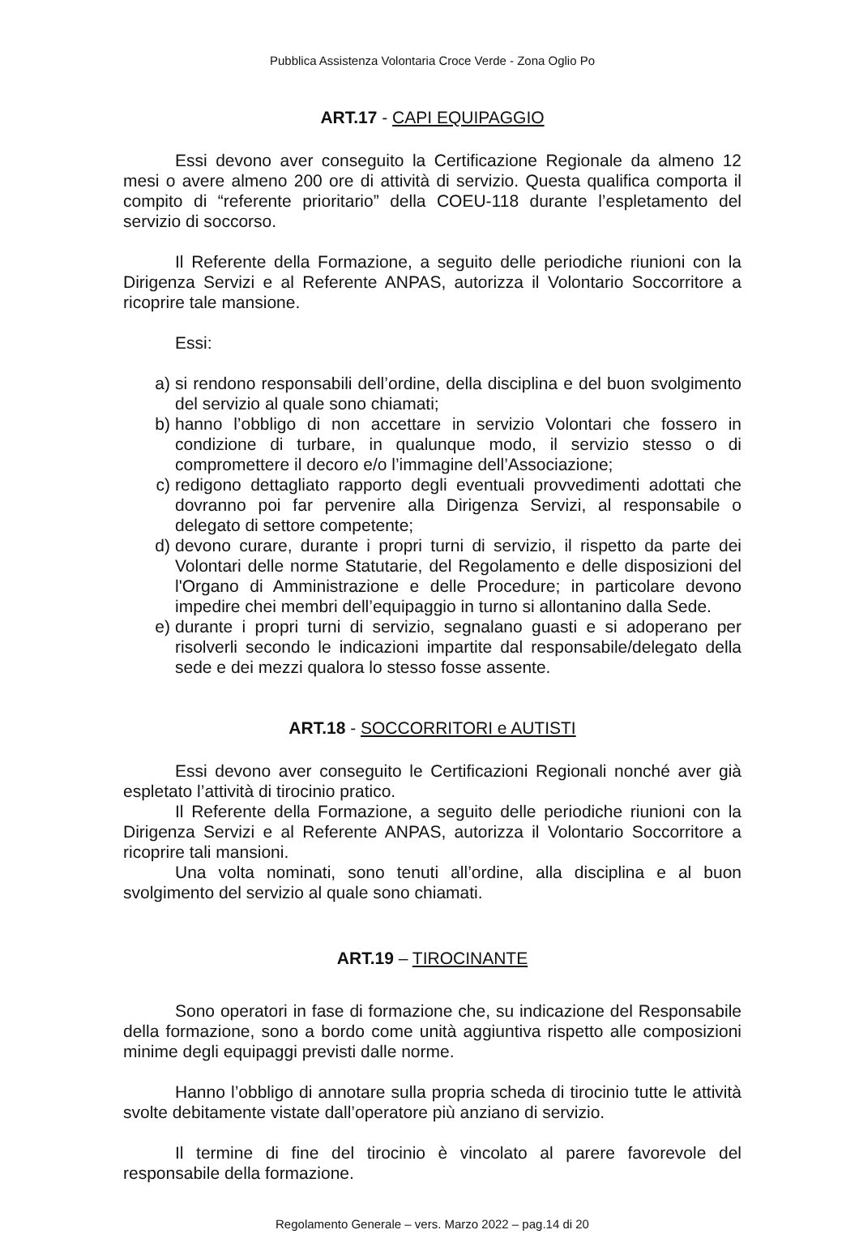Pubblica Assistenza Volontaria Croce Verde - Zona Oglio Po
ART.17 - CAPI EQUIPAGGIO
Essi devono aver conseguito la Certificazione Regionale da almeno 12 mesi o avere almeno 200 ore di attività di servizio. Questa qualifica comporta il compito di “referente prioritario” della COEU-118 durante l’espletamento del servizio di soccorso.
Il Referente della Formazione, a seguito delle periodiche riunioni con la Dirigenza Servizi e al Referente ANPAS, autorizza il Volontario Soccorritore a ricoprire tale mansione.
Essi:
a) si rendono responsabili dell’ordine, della disciplina e del buon svolgimento del servizio al quale sono chiamati;
b) hanno l’obbligo di non accettare in servizio Volontari che fossero in condizione di turbare, in qualunque modo, il servizio stesso o di compromettere il decoro e/o l’immagine dell’Associazione;
c) redigono dettagliato rapporto degli eventuali provvedimenti adottati che dovranno poi far pervenire alla Dirigenza Servizi, al responsabile o delegato di settore competente;
d) devono curare, durante i propri turni di servizio, il rispetto da parte dei Volontari delle norme Statutarie, del Regolamento e delle disposizioni del l'Organo di Amministrazione e delle Procedure; in particolare devono impedire chei membri dell’equipaggio in turno si allontanino dalla Sede.
e) durante i propri turni di servizio, segnalano guasti e si adoperano per risolverli secondo le indicazioni impartite dal responsabile/delegato della sede e dei mezzi qualora lo stesso fosse assente.
ART.18 - SOCCORRITORI e AUTISTI
Essi devono aver conseguito le Certificazioni Regionali nonché aver già espletato l’attività di tirocinio pratico.
Il Referente della Formazione, a seguito delle periodiche riunioni con la Dirigenza Servizi e al Referente ANPAS, autorizza il Volontario Soccorritore a ricoprire tali mansioni.
Una volta nominati, sono tenuti all’ordine, alla disciplina e al buon svolgimento del servizio al quale sono chiamati.
ART.19 – TIROCINANTE
Sono operatori in fase di formazione che, su indicazione del Responsabile della formazione, sono a bordo come unità aggiuntiva rispetto alle composizioni minime degli equipaggi previsti dalle norme.
Hanno l’obbligo di annotare sulla propria scheda di tirocinio tutte le attività svolte debitamente vistate dall’operatore più anziano di servizio.
Il termine di fine del tirocinio è vincolato al parere favorevole del responsabile della formazione.
Regolamento Generale – vers. Marzo 2022 – pag.14 di 20